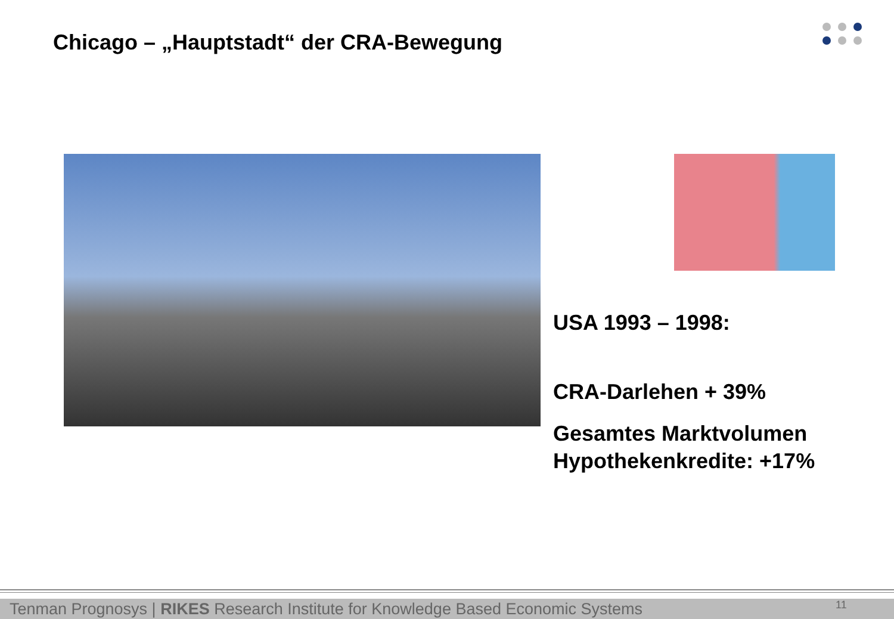Chicago – „Hauptstadt“ der CRA-Bewegung
USA 1993 – 1998:
CRA-Darlehen + 39%
Gesamtes Marktvolumen
Hypothekenkredite: +17%
Tenman Prognosys | RIKES Research Institute for Knowledge Based Economic Systems 11